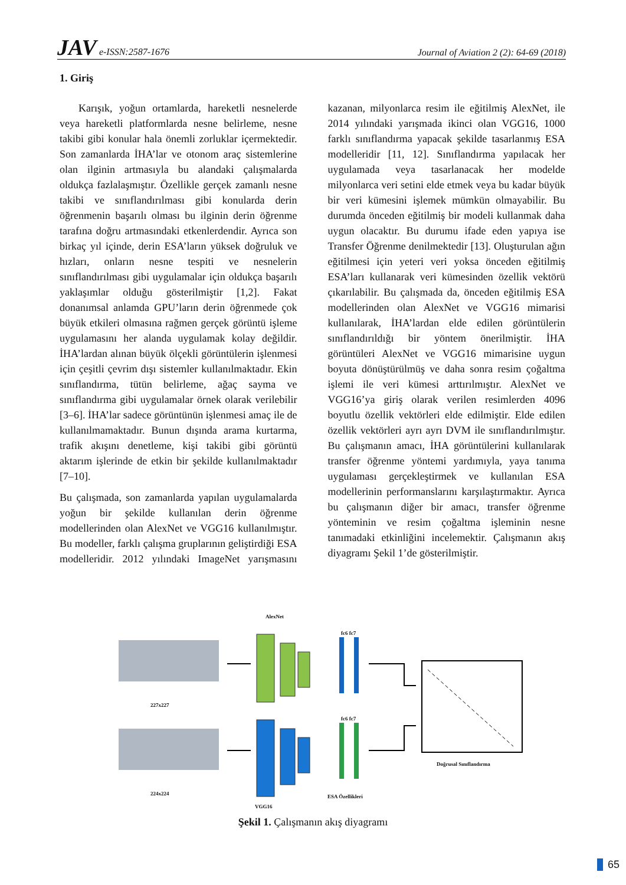JAV e-ISSN:2587-1676
Journal of Aviation 2 (2): 64-69 (2018)
1. Giriş
Karışık, yoğun ortamlarda, hareketli nesnelerde veya hareketli platformlarda nesne belirleme, nesne takibi gibi konular hala önemli zorluklar içermektedir. Son zamanlarda İHA’lar ve otonom araç sistemlerine olan ilginin artmasıyla bu alandaki çalışmalarda oldukça fazlalaşmıştır. Özellikle gerçek zamanlı nesne takibi ve sınıflandırılması gibi konularda derin öğrenmenin başarılı olması bu ilginin derin öğrenme tarafına doğru artmasındaki etkenlerdendir. Ayrıca son birkaç yıl içinde, derin ESA’ların yüksek doğruluk ve hızları, onların nesne tespiti ve nesnelerin sınıflandırılması gibi uygulamalar için oldukça başarılı yaklaşımlar olduğu gösterilmiştir [1,2]. Fakat donanımsal anlamda GPU’ların derin öğrenmede çok büyük etkileri olmasına rağmen gerçek görüntü işleme uygulamasını her alanda uygulamak kolay değildir. İHA’lardan alınan büyük ölçekli görüntülerin işlenmesi için çeşitli çevrim dışı sistemler kullanılmaktadır. Ekin sınıflandırma, tütün belirleme, ağaç sayma ve sınıflandırma gibi uygulamalar örnek olarak verilebilir [3–6]. İHA’lar sadece görüntünün işlenmesi amaç ile de kullanılmamaktadır. Bunun dışında arama kurtarma, trafik akışını denetleme, kişi takibi gibi görüntü aktarım işlerinde de etkin bir şekilde kullanılmaktadır [7–10].
Bu çalışmada, son zamanlarda yapılan uygulamalarda yoğun bir şekilde kullanılan derin öğrenme modellerinden olan AlexNet ve VGG16 kullanılmıştır. Bu modeller, farklı çalışma gruplarının geliştirdiği ESA modelleridir. 2012 yılındaki ImageNet yarışmasını kazanan, milyonlarca resim ile eğitilmiş AlexNet, ile 2014 yılındaki yarışmada ikinci olan VGG16, 1000 farklı sınıflandırma yapacak şekilde tasarlanmış ESA modelleridir [11, 12]. Sınıflandırma yapılacak her uygulamada veya tasarlanacak her modelde milyonlarca veri setini elde etmek veya bu kadar büyük bir veri kümesini işlemek mümkün olmayabilir. Bu durumda önceden eğitilmiş bir modeli kullanmak daha uygun olacaktır. Bu durumu ifade eden yapıya ise Transfer Öğrenme denilmektedir [13]. Oluşturulan ağın eğitilmesi için yeteri veri yoksa önceden eğitilmiş ESA’ları kullanarak veri kümesinden özellik vektörü çıkarılabilir. Bu çalışmada da, önceden eğitilmiş ESA modellerinden olan AlexNet ve VGG16 mimarisi kullanılarak, İHA’lardan elde edilen görüntülerin sınıflandırıldığı bir yöntem önerilmiştir. İHA görüntüleri AlexNet ve VGG16 mimarisine uygun boyuta dönüştürülmüş ve daha sonra resim çoğaltma işlemi ile veri kümesi arttırılmıştır. AlexNet ve VGG16’ya giriş olarak verilen resimlerden 4096 boyutlu özellik vektörleri elde edilmiştir. Elde edilen özellik vektörleri ayrı ayrı DVM ile sınıflandırılmıştır. Bu çalışmanın amacı, İHA görüntülerini kullanılarak transfer öğrenme yöntemi yardımıyla, yaya tanıma uygulaması gerçekleştirmek ve kullanılan ESA modellerinin performanslarını karşılaştırmaktır. Ayrıca bu çalışmanın diğer bir amacı, transfer öğrenme yönteminin ve resim çoğaltma işleminin nesne tanımadaki etkinliğini incelemektir. Çalışmanın akış diyagramı Şekil 1’de gösterilmiştir.
AlexNet
fc6 fc7
fc6 fc7
227x227
224x224
VGG16
ESA Özellikleri
Doğrusal Sınıflandırma
Şekil 1. Çalışmanın akış diyagramı
65